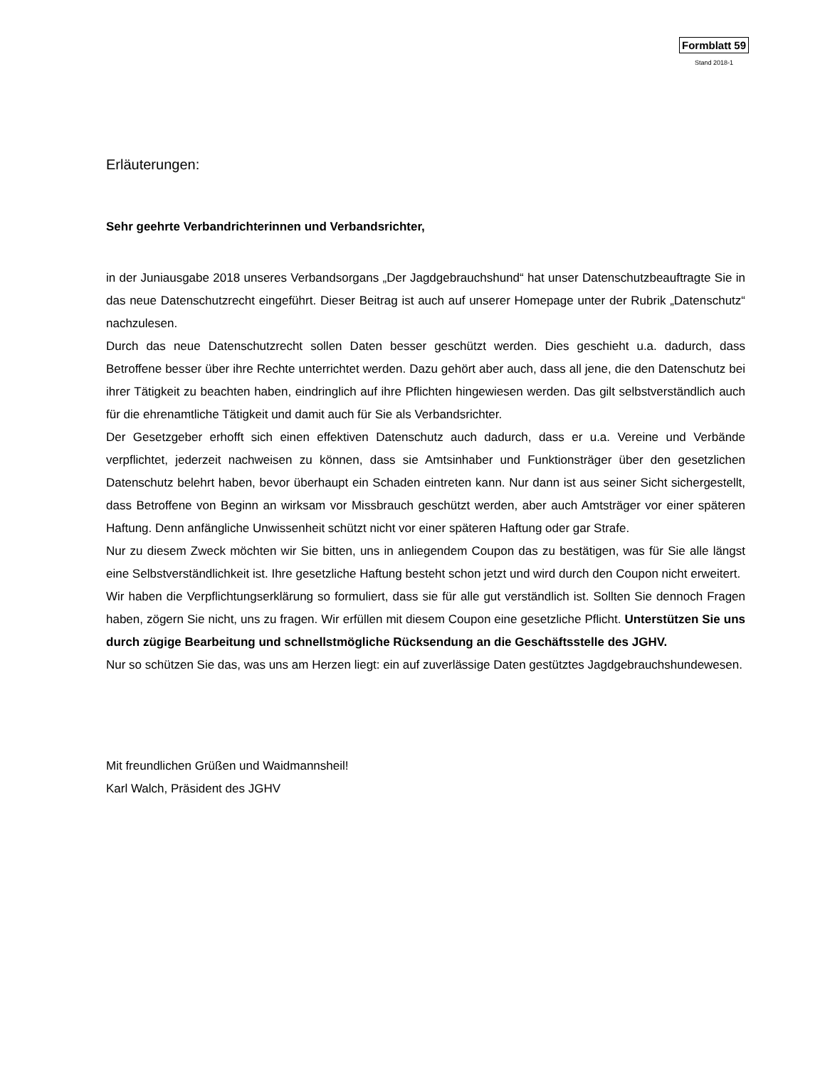Formblatt 59
Stand 2018-1
Erläuterungen:
Sehr geehrte Verbandrichterinnen und Verbandsrichter,
in der Juniausgabe 2018 unseres Verbandsorgans „Der Jagdgebrauchshund“ hat unser Datenschutzbeauftragte Sie in das neue Datenschutzrecht eingeführt. Dieser Beitrag ist auch auf unserer Homepage unter der Rubrik „Datenschutz“ nachzulesen.
Durch das neue Datenschutzrecht sollen Daten besser geschützt werden. Dies geschieht u.a. dadurch, dass Betroffene besser über ihre Rechte unterrichtet werden. Dazu gehört aber auch, dass all jene, die den Datenschutz bei ihrer Tätigkeit zu beachten haben, eindringlich auf ihre Pflichten hingewiesen werden. Das gilt selbstverständlich auch für die ehrenamtliche Tätigkeit und damit auch für Sie als Verbandsrichter.
Der Gesetzgeber erhofft sich einen effektiven Datenschutz auch dadurch, dass er u.a. Vereine und Verbände verpflichtet, jederzeit nachweisen zu können, dass sie Amtsinhaber und Funktionsträger über den gesetzlichen Datenschutz belehrt haben, bevor überhaupt ein Schaden eintreten kann. Nur dann ist aus seiner Sicht sichergestellt, dass Betroffene von Beginn an wirksam vor Missbrauch geschützt werden, aber auch Amtsträger vor einer späteren Haftung. Denn anfängliche Unwissenheit schützt nicht vor einer späteren Haftung oder gar Strafe.
Nur zu diesem Zweck möchten wir Sie bitten, uns in anliegendem Coupon das zu bestätigen, was für Sie alle längst eine Selbstverständlichkeit ist. Ihre gesetzliche Haftung besteht schon jetzt und wird durch den Coupon nicht erweitert.
Wir haben die Verpflichtungserklärung so formuliert, dass sie für alle gut verständlich ist. Sollten Sie dennoch Fragen haben, zögern Sie nicht, uns zu fragen. Wir erfüllen mit diesem Coupon eine gesetzliche Pflicht. Unterstützen Sie uns durch zügige Bearbeitung und schnellstmögliche Rücksendung an die Geschäftsstelle des JGHV.
Nur so schützen Sie das, was uns am Herzen liegt: ein auf zuverlässige Daten gestütztes Jagdgebrauchshundewesen.
Mit freundlichen Grüßen und Waidmannsheil!
Karl Walch, Präsident des JGHV